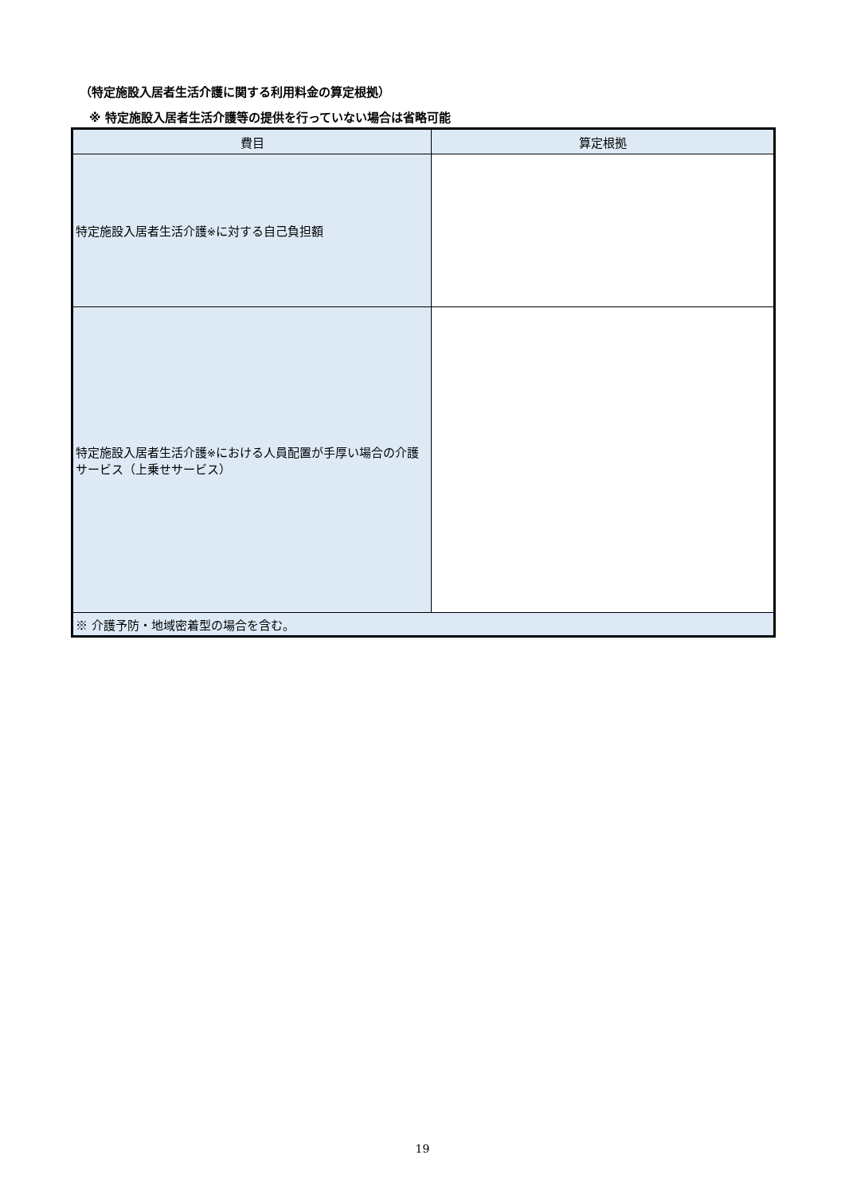（特定施設入居者生活介護に関する利用料金の算定根拠）
※ 特定施設入居者生活介護等の提供を行っていない場合は省略可能
| 費目 | 算定根拠 |
| --- | --- |
| 特定施設入居者生活介護 ※ に対する自己負担額 | |
| 特定施設入居者生活介護 ※ における人員配置が手厚い場合の介護サービス（上乗せサービス） | |
| ※ 介護予防・地域密着型の場合を含む。 | |
19